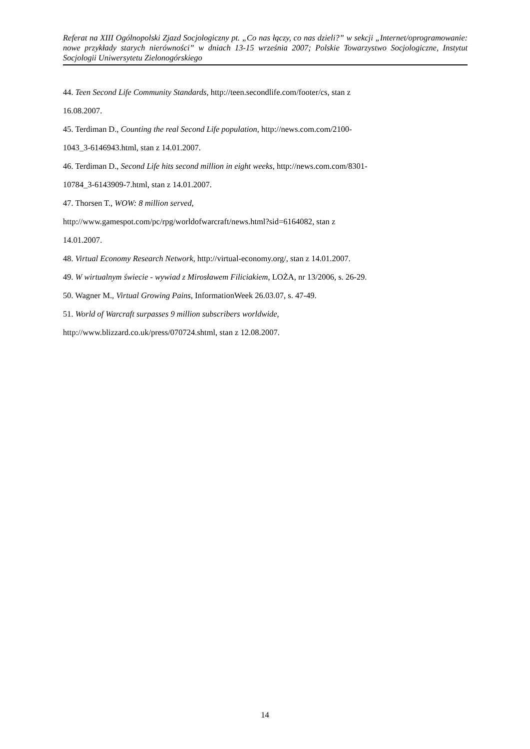Referat na XIII Ogólnopolski Zjazd Socjologiczny pt. „Co nas łączy, co nas dzieli?” w sekcji „Internet/oprogramowanie: nowe przykłady starych nierówności” w dniach 13-15 września 2007; Polskie Towarzystwo Socjologiczne, Instytut Socjologii Uniwersytetu Zielonogórskiego
44. Teen Second Life Community Standards, http://teen.secondlife.com/footer/cs, stan z
16.08.2007.
45. Terdiman D., Counting the real Second Life population, http://news.com.com/2100-
1043_3-6146943.html, stan z 14.01.2007.
46. Terdiman D., Second Life hits second million in eight weeks, http://news.com.com/8301-
10784_3-6143909-7.html, stan z 14.01.2007.
47. Thorsen T., WOW: 8 million served,
http://www.gamespot.com/pc/rpg/worldofwarcraft/news.html?sid=6164082, stan z
14.01.2007.
48. Virtual Economy Research Network, http://virtual-economy.org/, stan z 14.01.2007.
49. W wirtualnym świecie - wywiad z Mirosławem Filiciakiem, LOŻA, nr 13/2006, s. 26-29.
50. Wagner M., Virtual Growing Pains, InformationWeek 26.03.07, s. 47-49.
51. World of Warcraft surpasses 9 million subscribers worldwide,
http://www.blizzard.co.uk/press/070724.shtml, stan z 12.08.2007.
14